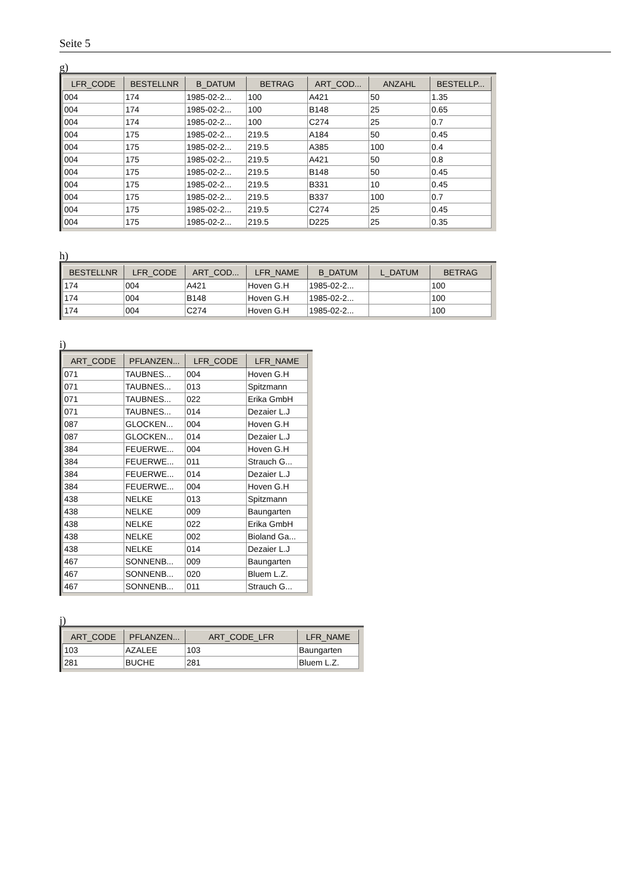Seite 5
g)
| LFR_CODE | BESTELLNR | B_DATUM | BETRAG | ART_COD... | ANZAHL | BESTELLP... |
| --- | --- | --- | --- | --- | --- | --- |
| 004 | 174 | 1985-02-2... | 100 | A421 | 50 | 1.35 |
| 004 | 174 | 1985-02-2... | 100 | B148 | 25 | 0.65 |
| 004 | 174 | 1985-02-2... | 100 | C274 | 25 | 0.7 |
| 004 | 175 | 1985-02-2... | 219.5 | A184 | 50 | 0.45 |
| 004 | 175 | 1985-02-2... | 219.5 | A385 | 100 | 0.4 |
| 004 | 175 | 1985-02-2... | 219.5 | A421 | 50 | 0.8 |
| 004 | 175 | 1985-02-2... | 219.5 | B148 | 50 | 0.45 |
| 004 | 175 | 1985-02-2... | 219.5 | B331 | 10 | 0.45 |
| 004 | 175 | 1985-02-2... | 219.5 | B337 | 100 | 0.7 |
| 004 | 175 | 1985-02-2... | 219.5 | C274 | 25 | 0.45 |
| 004 | 175 | 1985-02-2... | 219.5 | D225 | 25 | 0.35 |
h)
| BESTELLNR | LFR_CODE | ART_COD... | LFR_NAME | B_DATUM | L_DATUM | BETRAG |
| --- | --- | --- | --- | --- | --- | --- |
| 174 | 004 | A421 | Hoven G.H | 1985-02-2... | | 100 |
| 174 | 004 | B148 | Hoven G.H | 1985-02-2... | | 100 |
| 174 | 004 | C274 | Hoven G.H | 1985-02-2... | | 100 |
i)
| ART_CODE | PFLANZEN... | LFR_CODE | LFR_NAME |
| --- | --- | --- | --- |
| 071 | TAUBNES... | 004 | Hoven G.H |
| 071 | TAUBNES... | 013 | Spitzmann |
| 071 | TAUBNES... | 022 | Erika GmbH |
| 071 | TAUBNES... | 014 | Dezaier L.J |
| 087 | GLOCKEN... | 004 | Hoven G.H |
| 087 | GLOCKEN... | 014 | Dezaier L.J |
| 384 | FEUERWE... | 004 | Hoven G.H |
| 384 | FEUERWE... | 011 | Strauch G... |
| 384 | FEUERWE... | 014 | Dezaier L.J |
| 384 | FEUERWE... | 004 | Hoven G.H |
| 438 | NELKE | 013 | Spitzmann |
| 438 | NELKE | 009 | Baungarten |
| 438 | NELKE | 022 | Erika GmbH |
| 438 | NELKE | 002 | Bioland Ga... |
| 438 | NELKE | 014 | Dezaier L.J |
| 467 | SONNENB... | 009 | Baungarten |
| 467 | SONNENB... | 020 | Bluem L.Z. |
| 467 | SONNENB... | 011 | Strauch G... |
j)
| ART_CODE | PFLANZEN... | ART_CODE_LFR | LFR_NAME |
| --- | --- | --- | --- |
| 103 | AZALEE | 103 | Baungarten |
| 281 | BUCHE | 281 | Bluem L.Z. |